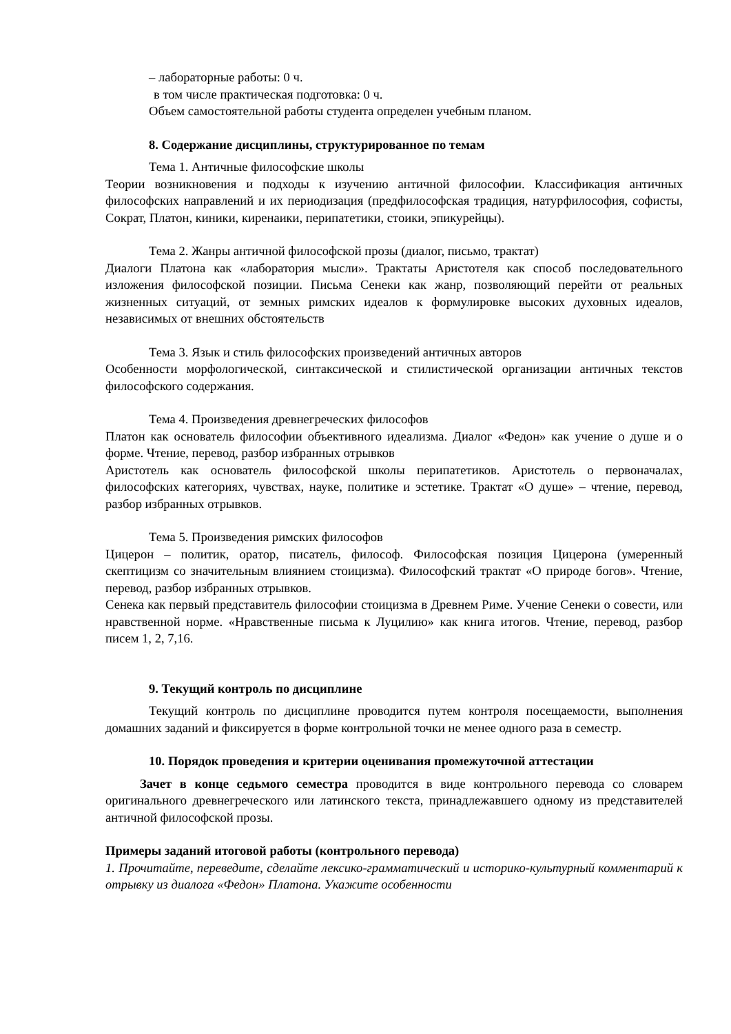– лабораторные работы: 0 ч.
в том числе практическая подготовка: 0 ч.
Объем самостоятельной работы студента определен учебным планом.
8. Содержание дисциплины, структурированное по темам
Тема 1. Античные философские школы
Теории возникновения и подходы к изучению античной философии. Классификация античных философских направлений и их периодизация (предфилософская традиция, натурфилософия, софисты, Сократ, Платон, киники, киренаики, перипатетики, стоики, эпикурейцы).
Тема 2. Жанры античной философской прозы (диалог, письмо, трактат)
Диалоги Платона как «лаборатория мысли». Трактаты Аристотеля как способ последовательного изложения философской позиции. Письма Сенеки как жанр, позволяющий перейти от реальных жизненных ситуаций, от земных римских идеалов к формулировке высоких духовных идеалов, независимых от внешних обстоятельств
Тема 3. Язык и стиль философских произведений античных авторов
Особенности морфологической, синтаксической и стилистической организации античных текстов философского содержания.
Тема 4. Произведения древнегреческих философов
Платон как основатель философии объективного идеализма. Диалог «Федон» как учение о душе и о форме. Чтение, перевод, разбор избранных отрывков
Аристотель как основатель философской школы перипатетиков. Аристотель о первоначалах, философских категориях, чувствах, науке, политике и эстетике. Трактат «О душе» – чтение, перевод, разбор избранных отрывков.
Тема 5. Произведения римских философов
Цицерон – политик, оратор, писатель, философ. Философская позиция Цицерона (умеренный скептицизм со значительным влиянием стоицизма). Философский трактат «О природе богов». Чтение, перевод, разбор избранных отрывков.
Сенека как первый представитель философии стоицизма в Древнем Риме. Учение Сенеки о совести, или нравственной норме. «Нравственные письма к Луцилию» как книга итогов. Чтение, перевод, разбор писем 1, 2, 7,16.
9. Текущий контроль по дисциплине
Текущий контроль по дисциплине проводится путем контроля посещаемости, выполнения домашних заданий и фиксируется в форме контрольной точки не менее одного раза в семестр.
10. Порядок проведения и критерии оценивания промежуточной аттестации
Зачет в конце седьмого семестра проводится в виде контрольного перевода со словарем оригинального древнегреческого или латинского текста, принадлежавшего одному из представителей античной философской прозы.
Примеры заданий итоговой работы (контрольного перевода)
1. Прочитайте, переведите, сделайте лексико-грамматический и историко-культурный комментарий к отрывку из диалога «Федон» Платона. Укажите особенности